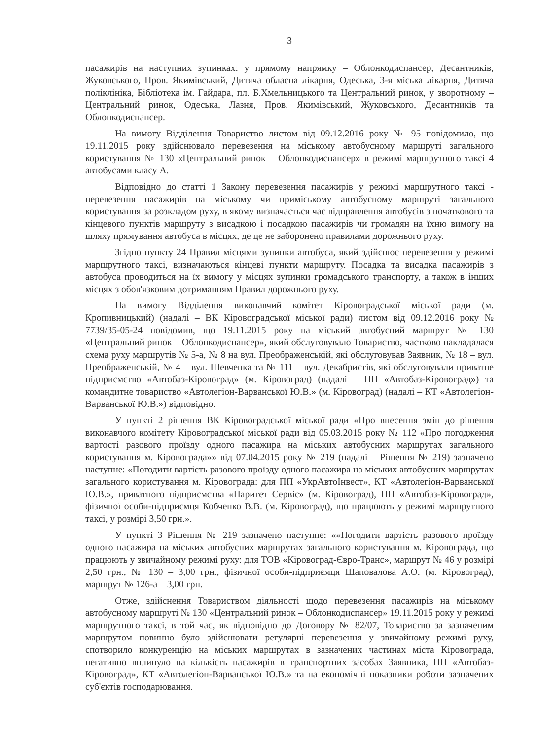3
пасажирів на наступних зупинках: у прямому напрямку – Облонкодиспансер, Десантників, Жуковського, Пров. Якимівський, Дитяча обласна лікарня, Одеська, 3-я міська лікарня, Дитяча поліклініка, Бібліотека ім. Гайдара, пл. Б.Хмельницького та Центральний ринок, у зворотному – Центральний ринок, Одеська, Лазня, Пров. Якимівський, Жуковського, Десантників та Облонкодиспансер.
На вимогу Відділення Товариство листом від 09.12.2016 року № 95 повідомило, що 19.11.2015 року здійснювало перевезення на міському автобусному маршруті загального користування № 130 «Центральний ринок – Облонкодиспансер» в режимі маршрутного таксі 4 автобусами класу А.
Відповідно до статті 1 Закону перевезення пасажирів у режимі маршрутного таксі - перевезення пасажирів на міському чи приміському автобусному маршруті загального користування за розкладом руху, в якому визначається час відправлення автобусів з початкового та кінцевого пунктів маршруту з висадкою і посадкою пасажирів чи громадян на їхню вимогу на шляху прямування автобуса в місцях, де це не заборонено правилами дорожнього руху.
Згідно пункту 24 Правил місцями зупинки автобуса, який здійснює перевезення у режимі маршрутного таксі, визначаються кінцеві пункти маршруту. Посадка та висадка пасажирів з автобуса проводиться на їх вимогу у місцях зупинки громадського транспорту, а також в інших місцях з обов'язковим дотриманням Правил дорожнього руху.
На вимогу Відділення виконавчий комітет Кіровоградської міської ради (м. Кропивницький) (надалі – ВК Кіровоградської міської ради) листом від 09.12.2016 року № 7739/35-05-24 повідомив, що 19.11.2015 року на міський автобусний маршрут № 130 «Центральний ринок – Облонкодиспансер», який обслуговувало Товариство, частково накладалася схема руху маршрутів № 5-а, № 8 на вул. Преображенській, які обслуговував Заявник, № 18 – вул. Преображенській, № 4 – вул. Шевченка та № 111 – вул. Декабристів, які обслуговували приватне підприємство «Автобаз-Кіровоград» (м. Кіровоград) (надалі – ПП «Автобаз-Кіровоград») та командитне товариство «Автолегіон-Варванської Ю.В.» (м. Кіровоград) (надалі – КТ «Автолегіон-Варванської Ю.В.») відповідно.
У пункті 2 рішення ВК Кіровоградської міської ради «Про внесення змін до рішення виконавчого комітету Кіровоградської міської ради від 05.03.2015 року № 112 «Про погодження вартості разового проїзду одного пасажира на міських автобусних маршрутах загального користування м. Кіровограда»» від 07.04.2015 року № 219 (надалі – Рішення № 219) зазначено наступне: «Погодити вартість разового проїзду одного пасажира на міських автобусних маршрутах загального користування м. Кіровограда: для ПП «УкрАвтоІнвест», КТ «Автолегіон-Варванської Ю.В.», приватного підприємства «Паритет Сервіс» (м. Кіровоград), ПП «Автобаз-Кіровоград», фізичної особи-підприємця Кобченко В.В. (м. Кіровоград), що працюють у режимі маршрутного таксі, у розмірі 3,50 грн.».
У пункті 3 Рішення № 219 зазначено наступне: ««Погодити вартість разового проїзду одного пасажира на міських автобусних маршрутах загального користування м. Кіровограда, що працюють у звичайному режимі руху: для ТОВ «Кіровоград-Євро-Транс», маршрут № 46 у розмірі 2,50 грн., № 130 – 3,00 грн., фізичної особи-підприємця Шаповалова А.О. (м. Кіровоград), маршрут № 126-а – 3,00 грн.
Отже, здійснення Товариством діяльності щодо перевезення пасажирів на міському автобусному маршруті № 130 «Центральний ринок – Облонкодиспансер» 19.11.2015 року у режимі маршрутного таксі, в той час, як відповідно до Договору № 82/07, Товариство за зазначеним маршрутом повинно було здійснювати регулярні перевезення у звичайному режимі руху, спотворило конкуренцію на міських маршрутах в зазначених частинах міста Кіровограда, негативно вплинуло на кількість пасажирів в транспортних засобах Заявника, ПП «Автобаз-Кіровоград», КТ «Автолегіон-Варванської Ю.В.» та на економічні показники роботи зазначених суб'єктів господарювання.